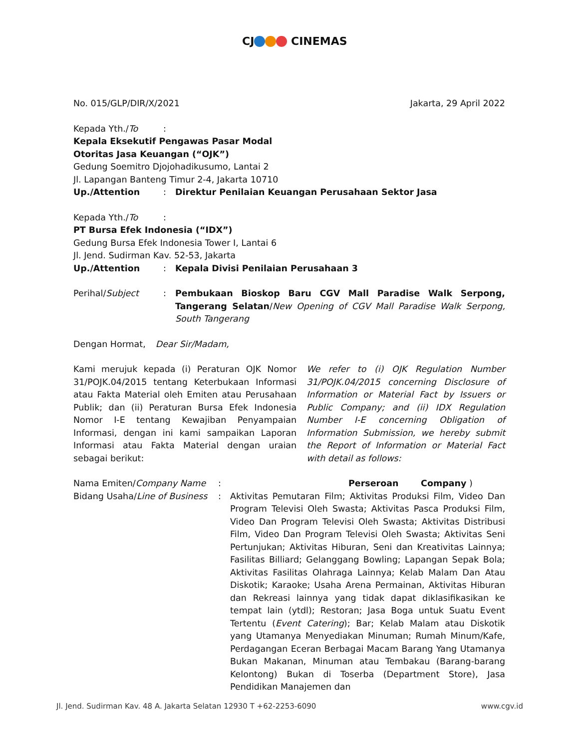CJ CINEMAS
No. 015/GLP/DIR/X/2021 Jakarta, 29 April 2022
Kepada Yth./To :
Kepala Eksekutif Pengawas Pasar Modal
Otoritas Jasa Keuangan (“OJK”)
Gedung Soemitro Djojohadikusumo, Lantai 2
Jl. Lapangan Banteng Timur 2-4, Jakarta 10710
Up./Attention : Direktur Penilaian Keuangan Perusahaan Sektor Jasa
Kepada Yth./To :
PT Bursa Efek Indonesia (“IDX”)
Gedung Bursa Efek Indonesia Tower I, Lantai 6
Jl. Jend. Sudirman Kav. 52-53, Jakarta
Up./Attention : Kepala Divisi Penilaian Perusahaan 3
Perihal/Subject : Pembukaan Bioskop Baru CGV Mall Paradise Walk Serpong, Tangerang Selatan/New Opening of CGV Mall Paradise Walk Serpong, South Tangerang
Dengan Hormat, Dear Sir/Madam,
Kami merujuk kepada (i) Peraturan OJK Nomor 31/POJK.04/2015 tentang Keterbukaan Informasi atau Fakta Material oleh Emiten atau Perusahaan Publik; dan (ii) Peraturan Bursa Efek Indonesia Nomor I-E tentang Kewajiban Penyampaian Informasi, dengan ini kami sampaikan Laporan Informasi atau Fakta Material dengan uraian sebagai berikut:
We refer to (i) OJK Regulation Number 31/POJK.04/2015 concerning Disclosure of Information or Material Fact by Issuers or Public Company; and (ii) IDX Regulation Number I-E concerning Obligation of Information Submission, we hereby submit the Report of Information or Material Fact with detail as follows:
Nama Emiten/Company Name : Perseroan Company )
Bidang Usaha/Line of Business
: Aktivitas Pemutaran Film; Aktivitas Produksi Film, Video Dan Program Televisi Oleh Swasta; Aktivitas Pasca Produksi Film, Video Dan Program Televisi Oleh Swasta; Aktivitas Distribusi Film, Video Dan Program Televisi Oleh Swasta; Aktivitas Seni Pertunjukan; Aktivitas Hiburan, Seni dan Kreativitas Lainnya; Fasilitas Billiard; Gelanggang Bowling; Lapangan Sepak Bola; Aktivitas Fasilitas Olahraga Lainnya; Kelab Malam Dan Atau Diskotik; Karaoke; Usaha Arena Permainan, Aktivitas Hiburan dan Rekreasi lainnya yang tidak dapat diklasifikasikan ke tempat lain (ytdl); Restoran; Jasa Boga untuk Suatu Event Tertentu (Event Catering); Bar; Kelab Malam atau Diskotik yang Utamanya Menyediakan Minuman; Rumah Minum/Kafe, Perdagangan Eceran Berbagai Macam Barang Yang Utamanya Bukan Makanan, Minuman atau Tembakau (Barang-barang Kelontong) Bukan di Toserba (Department Store), Jasa Pendidikan Manajemen dan
Jl. Jend. Sudirman Kav. 48 A. Jakarta Selatan 12930 T +62-2253-6090 www.cgv.id